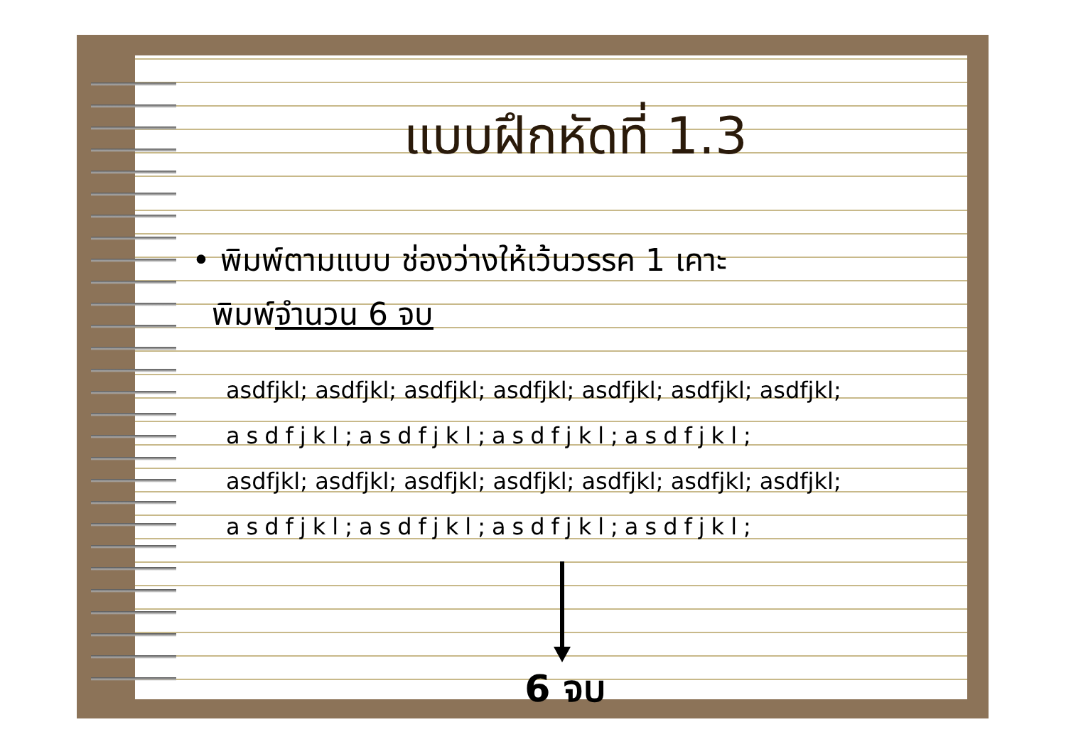แบบฝึกหัดที่ 1.3
• พิมพ์ตามแบบ ช่องว่างให้เว้นวรรค 1 เคาะ
พิมพ์จำนวน 6 จบ
asdfjkl; asdfjkl; asdfjkl; asdfjkl; asdfjkl; asdfjkl; asdfjkl;
asdfjkl;asdfjkl;asdfjkl;asdfjkl;
asdfjkl; asdfjkl; asdfjkl; asdfjkl; asdfjkl; asdfjkl; asdfjkl;
asdfjkl;asdfjkl;asdfjkl;asdfjkl;
6 จบ